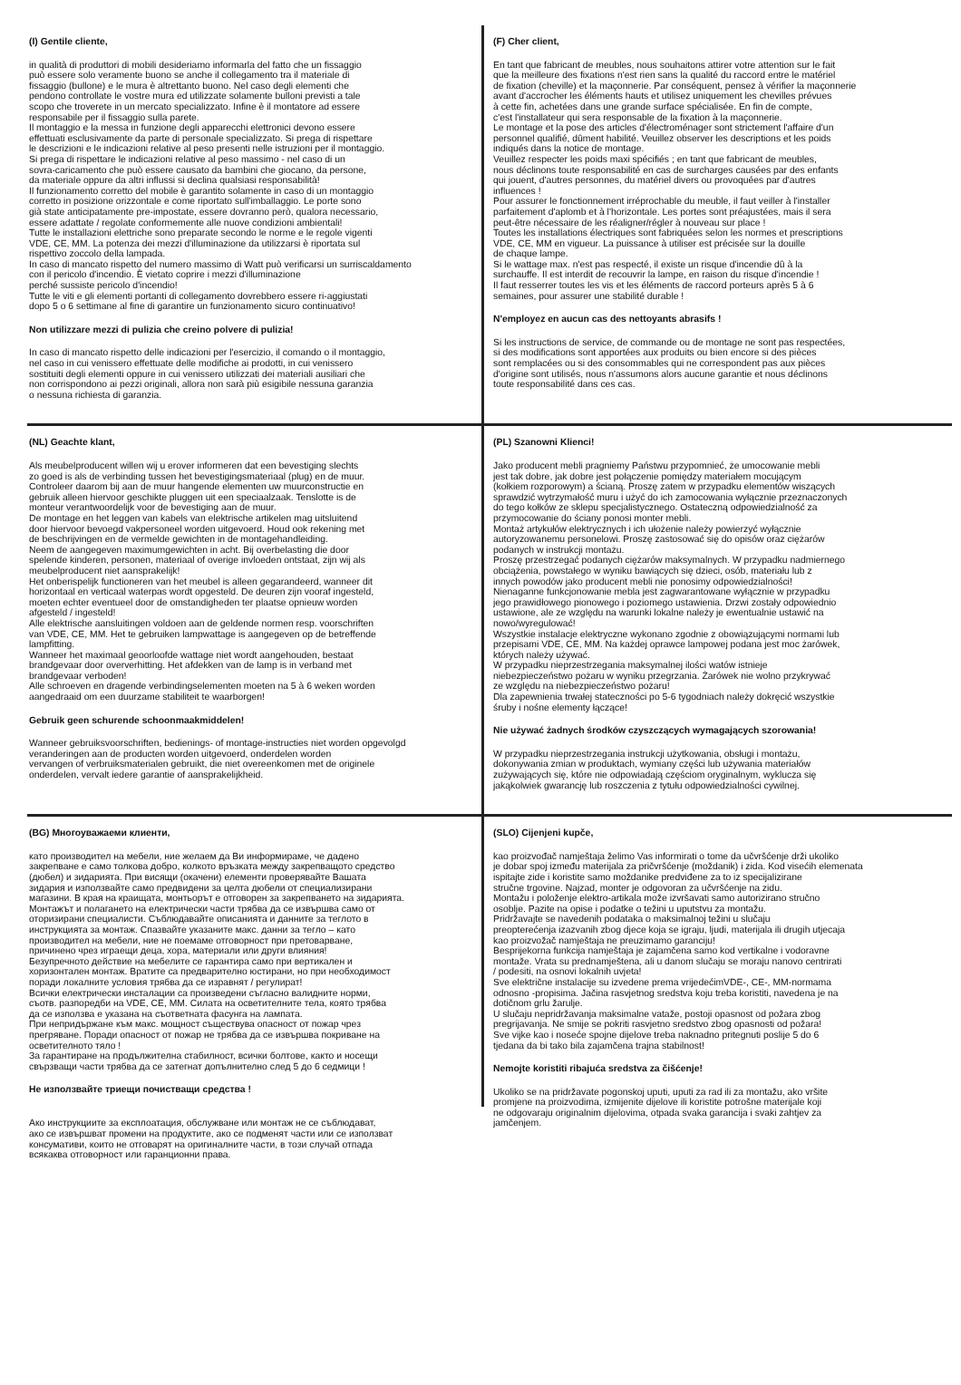(I) Gentile cliente,
in qualità di produttori di mobili desideriamo informarla del fatto che un fissaggio
può essere solo veramente buono se anche il collegamento tra il materiale di
fissaggio (bullone) e le mura è altrettanto buono. Nel caso degli elementi che
pendono controllate le vostre mura ed utilizzate solamente bulloni previsti a tale
scopo che troverete in un mercato specializzato. Infine è il montatore ad essere
responsabile per il fissaggio sulla parete.
Il montaggio e la messa in funzione degli apparecchi elettronici devono essere
effettuati esclusivamente da parte di personale specializzato. Si prega di rispettare
le descrizioni e le indicazioni relative al peso presenti nelle istruzioni per il montaggio.
Si prega di rispettare le indicazioni relative al peso massimo - nel caso di un
sovra-caricamento che può essere causato da bambini che giocano, da persone,
da materiale oppure da altri influssi si declina qualsiasi responsabilità!
Il funzionamento corretto del mobile è garantito solamente in caso di un montaggio
corretto in posizione orizzontale e come riportato sull'imballaggio. Le porte sono
già state anticipatamente pre-impostate, essere dovranno però, qualora necessario,
essere adattate / regolate conformemente alle nuove condizioni ambientali!
Tutte le installazioni elettriche sono preparate secondo le norme e le regole vigenti
VDE, CE, MM. La potenza dei mezzi d'illuminazione da utilizzarsi è riportata sul
rispettivo zoccolo della lampada.
In caso di mancato rispetto del numero massimo di Watt può verificarsi un surriscaldamento
con il pericolo d'incendio. È vietato coprire i mezzi d'illuminazione
perché sussiste pericolo d'incendio!
Tutte le viti e gli elementi portanti di collegamento dovrebbero essere ri-aggiustati
dopo 5 o 6 settimane al fine di garantire un funzionamento sicuro continuativo!
Non utilizzare mezzi di pulizia che creino polvere di pulizia!
In caso di mancato rispetto delle indicazioni per l'esercizio, il comando o il montaggio,
nel caso in cui venissero effettuate delle modifiche ai prodotti, in cui venissero
sostituiti degli elementi oppure in cui venissero utilizzati dei materiali ausiliari che
non corrispondono ai pezzi originali, allora non sarà più esigibile nessuna garanzia
o nessuna richiesta di garanzia.
(F) Cher client,
En tant que fabricant de meubles, nous souhaitons attirer votre attention sur le fait
que la meilleure des fixations n'est rien sans la qualité du raccord entre le matériel
de fixation (cheville) et la maçonnerie. Par conséquent, pensez à vérifier la maçonnerie
avant d'accrocher les éléments hauts et utilisez uniquement les chevilles prévues
à cette fin, achetées dans une grande surface spécialisée. En fin de compte,
c'est l'installateur qui sera responsable de la fixation à la maçonnerie.
Le montage et la pose des articles d'électroménager sont strictement l'affaire d'un
personnel qualifié, dûment habilité. Veuillez observer les descriptions et les poids
indiqués dans la notice de montage.
Veuillez respecter les poids maxi spécifiés ; en tant que fabricant de meubles,
nous déclinons toute responsabilité en cas de surcharges causées par des enfants
qui jouent, d'autres personnes, du matériel divers ou provoquées par d'autres
influences !
Pour assurer le fonctionnement irréprochable du meuble, il faut veiller à l'installer
parfaitement d'aplomb et à l'horizontale. Les portes sont préajustées, mais il sera
peut-être nécessaire de les réaligner/régler à nouveau sur place !
Toutes les installations électriques sont fabriquées selon les normes et prescriptions
VDE, CE, MM en vigueur. La puissance à utiliser est précisée sur la douille
de chaque lampe.
Si le wattage max. n'est pas respecté, il existe un risque d'incendie dû à la
surchauffe. Il est interdit de recouvrir la lampe, en raison du risque d'incendie !
Il faut resserrer toutes les vis et les éléments de raccord porteurs après 5 à 6
semaines, pour assurer une stabilité durable !
N'employez en aucun cas des nettoyants abrasifs !
Si les instructions de service, de commande ou de montage ne sont pas respectées,
si des modifications sont apportées aux produits ou bien encore si des pièces
sont remplacées ou si des consommables qui ne correspondent pas aux pièces
d'origine sont utilisés, nous n'assumons alors aucune garantie et nous déclinons
toute responsabilité dans ces cas.
(NL) Geachte klant,
Als meubelproducent willen wij u erover informeren dat een bevestiging slechts
zo goed is als de verbinding tussen het bevestigingsmateriaal (plug) en de muur.
Controleer daarom bij aan de muur hangende elementen uw muurconstructie en
gebruik alleen hiervoor geschikte pluggen uit een speciaalzaak. Tenslotte is de
monteur verantwoordelijk voor de bevestiging aan de muur.
De montage en het leggen van kabels van elektrische artikelen mag uitsluitend
door hiervoor bevoegd vakpersoneel worden uitgevoerd. Houd ook rekening met
de beschrijvingen en de vermelde gewichten in de montagehandleiding.
Neem de aangegeven maximumgewichten in acht. Bij overbelasting die door
spelende kinderen, personen, materiaal of overige invloeden ontstaat, zijn wij als
meubelproducent niet aansprakelijk!
Het onberispelijk functioneren van het meubel is alleen gegarandeerd, wanneer dit
horizontaal en verticaal waterpas wordt opgesteld. De deuren zijn vooraf ingesteld,
moeten echter eventueel door de omstandigheden ter plaatse opnieuw worden
afgesteld / ingesteld!
Alle elektrische aansluitingen voldoen aan de geldende normen resp. voorschriften
van VDE, CE, MM. Het te gebruiken lampwattage is aangegeven op de betreffende
lampfitting.
Wanneer het maximaal geoorloofde wattage niet wordt aangehouden, bestaat
brandgevaar door oververhitting. Het afdekken van de lamp is in verband met
brandgevaar verboden!
Alle schroeven en dragende verbindingselementen moeten na 5 à 6 weken worden
aangedraaid om een duurzame stabiliteit te waarborgen!
Gebruik geen schurende schoonmaakmiddelen!
Wanneer gebruiksvoorschriften, bedienings- of montage-instructies niet worden opgevolgd
veranderingen aan de producten worden uitgevoerd, onderdelen worden
vervangen of verbruiksmaterialen gebruikt, die niet overeenkomen met de originele
onderdelen, vervalt iedere garantie of aansprakelijkheid.
(PL) Szanowni Klienci!
Jako producent mebli pragniemy Państwu przypomnieć, że umocowanie mebli
jest tak dobre, jak dobre jest połączenie pomiędzy materiałem mocującym
(kołkiem rozporowym) a ścianą. Proszę zatem w przypadku elementów wiszących
sprawdzić wytrzymałość muru i użyć do ich zamocowania wyłącznie przeznaczonych
do tego kołków ze sklepu specjalistycznego. Ostateczną odpowiedzialność za
przymocowanie do ściany ponosi monter mebli.
Montaż artykułów elektrycznych i ich ułożenie należy powierzyć wyłącznie
autoryzowanemu personelowi. Proszę zastosować się do opisów oraz ciężarów
podanych w instrukcji montażu.
Proszę przestrzegać podanych ciężarów maksymalnych. W przypadku nadmiernego
obciążenia, powstałego w wyniku bawiących się dzieci, osób, materiału lub z
innych powodów jako producent mebli nie ponosimy odpowiedzialności!
Nienaganne funkcjonowanie mebla jest zagwarantowane wyłącznie w przypadku
jego prawidłowego pionowego i poziomego ustawienia. Drzwi zostały odpowiednio
ustawione, ale ze względu na warunki lokalne należy je ewentualnie ustawić na
nowo/wyregulować!
Wszystkie instalacje elektryczne wykonano zgodnie z obowiązującymi normami lub
przepisami VDE, CE, MM. Na każdej oprawce lampowej podana jest moc żarówek,
których należy używać.
W przypadku nieprzestrzegania maksymalnej ilości watów istnieje
niebezpieczeństwo pożaru w wyniku przegrzania. Żarówek nie wolno przykrywać
ze względu na niebezpieczeństwo pożaru!
Dla zapewnienia trwałej stateczności po 5-6 tygodniach należy dokręcić wszystkie
śruby i nośne elementy łączące!
Nie używać żadnych środków czyszczących wymagających szorowania!
W przypadku nieprzestrzegania instrukcji użytkowania, obsługi i montażu,
dokonywania zmian w produktach, wymiany części lub używania materiałów
zużywających się, które nie odpowiadają częściom oryginalnym, wyklucza się
jakąkolwiek gwarancję lub roszczenia z tytułu odpowiedzialności cywilnej.
(BG) Многоуважаеми клиенти,
като производител на мебели, ние желаем да Ви информираме, че дадено
закрепване е само толкова добро, колкото връзката между закрепващото средство
(дюбел) и зидарията. При висящи (окачени) елементи проверявайте Вашата
зидария и използвайте само предвидени за целта дюбели от специализирани
магазини. В края на краищата, монтьорът е отговорен за закрепването на зидарията.
Монтажът и полагането на електрически части трябва да се извършва само от
оторизирани специалисти. Съблюдавайте описанията и данните за теглото в
инструкцията за монтаж. Спазвайте указаните макс. данни за тегло – като
производител на мебели, ние не поемаме отговорност при претоварване,
причинено чрез играещи деца, хора, материали или други влияния!
Безупречното действие на мебелите се гарантира само при вертикален и
хоризонтален монтаж. Вратите са предварително юстирани, но при необходимост
поради локалните условия трябва да се изравнят / регулират!
Всички електрически инсталации са произведени съгласно валидните норми,
съотв. разпоредби на VDE, CE, MM. Силата на осветителните тела, която трябва
да се използва е указана на съответната фасунга на лампата.
При непридържане към макс. мощност съществува опасност от пожар чрез
прегряване. Поради опасност от пожар не трябва да се извършва покриване на
осветителното тяло !
За гарантиране на продължителна стабилност, всички болтове, както и носещи
свързващи части трябва да се затегнат допълнително след 5 до 6 седмици !
Не използвайте триещи почистващи средства !
Ако инструкциите за експлоатация, обслужване или монтаж не се съблюдават,
ако се извършват промени на продуктите, ако се подменят части или се използват
консумативи, които не отговарят на оригиналните части, в този случай отпада
всякаква отговорност или гаранционни права.
(SLO) Cijenjeni kupče,
kao proizvođač namještaja želimo Vas informirati o tome da učvršćenje drži ukoliko
je dobar spoj između materijala za pričvršćenje (moždanik) i zida. Kod visećih elemenata
ispitajte zide i koristite samo moždanike predviđene za to iz specijalizirane
stručne trgovine. Najzad, monter je odgovoran za učvršćenje na zidu.
Montažu i položenje elektro-artikala može izvršavati samo autorizirano stručno
osoblje. Pazite na opise i podatke o težini u uputstvu za montažu.
Pridržavajte se navedenih podataka o maksimalnoj težini u slučaju
preopterećenja izazvanih zbog djece koja se igraju, ljudi, materijala ili drugih utjecaja
kao proizvožač namještaja ne preuzimamo garanciju!
Besprijekorna funkcija namještaja je zajamčena samo kod vertikalne i vodoravne
montaže. Vrata su prednamještena, ali u danom slučaju se moraju nanovo centrirati
/ podesiti, na osnovi lokalnih uvjeta!
Sve električne instalacije su izvedene prema vrijedećimVDE-, CE-, MM-normama
odnosno -propisima. Jačina rasvjetnog sredstva koju treba koristiti, navedena je na
dotičnom grlu žarulje.
U slučaju nepridržavanja maksimalne vataže, postoji opasnost od požara zbog
pregrijavanja. Ne smije se pokriti rasvjetno sredstvo zbog opasnosti od požara!
Sve vijke kao i noseće spojne dijelove treba naknadno pritegnuti poslije 5 do 6
tjedana da bi tako bila zajamčena trajna stabilnost!
Nemojte koristiti ribajuća sredstva za čišćenje!
Ukoliko se na pridržavate pogonskoj uputi, uputi za rad ili za montažu, ako vršite
promjene na proizvodima, izmijenite dijelove ili koristite potrošne materijale koji
ne odgovaraju originalnim dijelovima, otpada svaka garancija i svaki zahtjev za
jamčenjem.